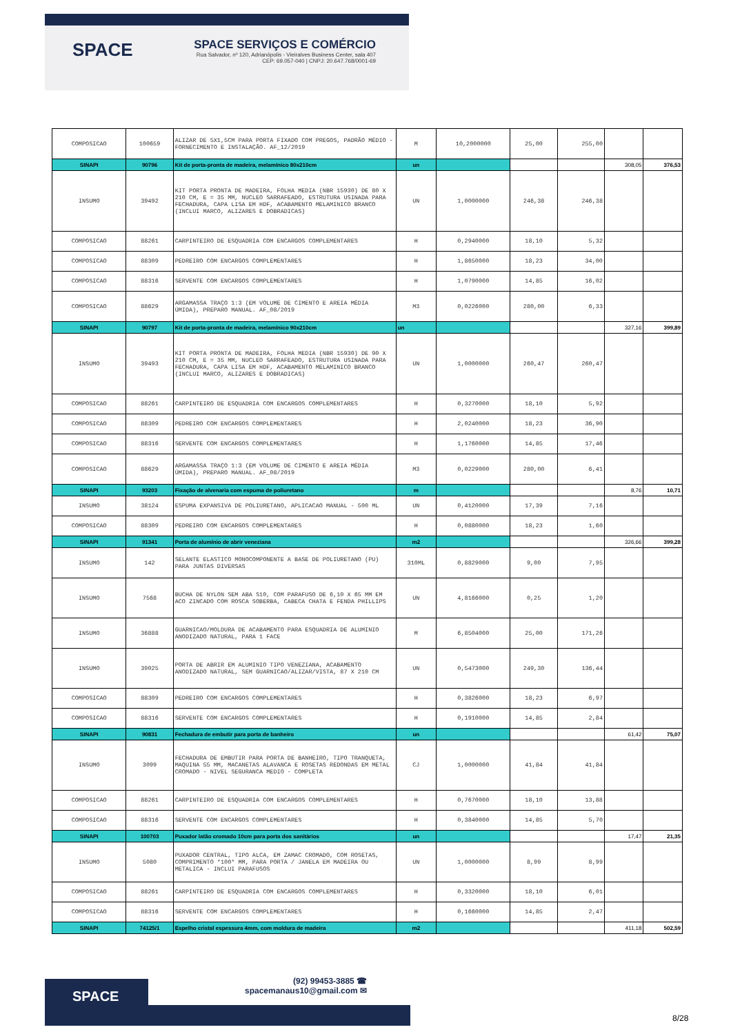SPACE
SPACE SERVIÇOS E COMÉRCIO
Rua Salvador, nº 120, Adrianópolis - Vieiralves Business Center, sala 407
CEP: 69.057-040 | CNPJ: 20.647.768/0001-69
| COMPOSICAO | 100659 | ALIZAR DE 5X1,5CM PARA PORTA FIXADO COM PREGOS, PADRÃO MÉDIO - FORNECIMENTO E INSTALAÇÃO. AF_12/2019 | M | 10,2000000 | 25,00 | 255,00 | | |
| SINAPI | 90796 | Kit de porta-pronta de madeira, melamínico 80x210cm | un | | | | 308,05 | 376,53 |
| INSUMO | 39492 | KIT PORTA PRONTA DE MADEIRA, FOLHA MEDIA (NBR 15930) DE 80 X 210 CM, E = 35 MM, NUCLEO SARRAFEADO, ESTRUTURA USINADA PARA FECHADURA, CAPA LISA EM HDF, ACABAMENTO MELAMINICO BRANCO (INCLUI MARCO, ALIZARES E DOBRADICAS) | UN | 1,0000000 | 246,38 | 246,38 | | |
| COMPOSICAO | 88261 | CARPINTEIRO DE ESQUADRIA COM ENCARGOS COMPLEMENTARES | H | 0,2940000 | 18,10 | 5,32 | | |
| COMPOSICAO | 88309 | PEDREIRO COM ENCARGOS COMPLEMENTARES | H | 1,8650000 | 18,23 | 34,00 | | |
| COMPOSICAO | 88316 | SERVENTE COM ENCARGOS COMPLEMENTARES | H | 1,0790000 | 14,85 | 16,02 | | |
| COMPOSICAO | 88629 | ARGAMASSA TRAÇO 1:3 (EM VOLUME DE CIMENTO E AREIA MÉDIA ÚMIDA), PREPARO MANUAL. AF_08/2019 | M3 | 0,0226000 | 280,00 | 6,33 | | |
| SINAPI | 90797 | Kit de porta-pronta de madeira, melamínico 90x210cm | un | | | | 327,16 | 399,89 |
| INSUMO | 39493 | KIT PORTA PRONTA DE MADEIRA, FOLHA MEDIA (NBR 15930) DE 90 X 210 CM, E = 35 MM, NUCLEO SARRAFEADO, ESTRUTURA USINADA PARA FECHADURA, CAPA LISA EM HDF, ACABAMENTO MELAMINICO BRANCO (INCLUI MARCO, ALIZARES E DOBRADICAS) | UN | 1,0000000 | 260,47 | 260,47 | | |
| COMPOSICAO | 88261 | CARPINTEIRO DE ESQUADRIA COM ENCARGOS COMPLEMENTARES | H | 0,3270000 | 18,10 | 5,92 | | |
| COMPOSICAO | 88309 | PEDREIRO COM ENCARGOS COMPLEMENTARES | H | 2,0240000 | 18,23 | 36,90 | | |
| COMPOSICAO | 88316 | SERVENTE COM ENCARGOS COMPLEMENTARES | H | 1,1760000 | 14,85 | 17,46 | | |
| COMPOSICAO | 88629 | ARGAMASSA TRAÇO 1:3 (EM VOLUME DE CIMENTO E AREIA MÉDIA ÚMIDA), PREPARO MANUAL. AF_08/2019 | M3 | 0,0229000 | 280,00 | 6,41 | | |
| SINAPI | 93203 | Fixação de alvenaria com espuma de poliuretano | m | | | | 8,76 | 10,71 |
| INSUMO | 38124 | ESPUMA EXPANSIVA DE POLIURETANO, APLICACAO MANUAL - 500 ML | UN | 0,4120000 | 17,39 | 7,16 | | |
| COMPOSICAO | 88309 | PEDREIRO COM ENCARGOS COMPLEMENTARES | H | 0,0880000 | 18,23 | 1,60 | | |
| SINAPI | 91341 | Porta de alumínio de abrir veneziana | m2 | | | | 326,66 | 399,28 |
| INSUMO | 142 | SELANTE ELASTICO MONOCOMPONENTE A BASE DE POLIURETANO (PU) PARA JUNTAS DIVERSAS | 310ML | 0,8829000 | 9,00 | 7,95 | | |
| INSUMO | 7568 | BUCHA DE NYLON SEM ABA S10, COM PARAFUSO DE 6,10 X 65 MM EM ACO ZINCADO COM ROSCA SOBERBA, CABECA CHATA E FENDA PHILLIPS | UN | 4,8166000 | 0,25 | 1,20 | | |
| INSUMO | 36888 | GUARNICAO/MOLDURA DE ACABAMENTO PARA ESQUADRIA DE ALUMINIO ANODIZADO NATURAL, PARA 1 FACE | M | 6,8504000 | 25,00 | 171,26 | | |
| INSUMO | 39025 | PORTA DE ABRIR EM ALUMINIO TIPO VENEZIANA, ACABAMENTO ANODIZADO NATURAL, SEM GUARNICAO/ALIZAR/VISTA, 87 X 210 CM | UN | 0,5473000 | 249,30 | 136,44 | | |
| COMPOSICAO | 88309 | PEDREIRO COM ENCARGOS COMPLEMENTARES | H | 0,3826000 | 18,23 | 6,97 | | |
| COMPOSICAO | 88316 | SERVENTE COM ENCARGOS COMPLEMENTARES | H | 0,1910000 | 14,85 | 2,84 | | |
| SINAPI | 90831 | Fechadura de embutir para porta de banheiro | un | | | | 61,42 | 75,07 |
| INSUMO | 3099 | FECHADURA DE EMBUTIR PARA PORTA DE BANHEIRO, TIPO TRANQUETA, MAQUINA 55 MM, MACANETAS ALAVANCA E ROSETAS REDONDAS EM METAL CROMADO - NIVEL SEGURANCA MEDIO - COMPLETA | CJ | 1,0000000 | 41,84 | 41,84 | | |
| COMPOSICAO | 88261 | CARPINTEIRO DE ESQUADRIA COM ENCARGOS COMPLEMENTARES | H | 0,7670000 | 18,10 | 13,88 | | |
| COMPOSICAO | 88316 | SERVENTE COM ENCARGOS COMPLEMENTARES | H | 0,3840000 | 14,85 | 5,70 | | |
| SINAPI | 100703 | Puxador latão cromado 10cm para porta dos sanitários | un | | | | 17,47 | 21,35 |
| INSUMO | 5080 | PUXADOR CENTRAL, TIPO ALCA, EM ZAMAC CROMADO, COM ROSETAS, COMPRIMENTO *100* MM, PARA PORTA / JANELA EM MADEIRA OU METALICA - INCLUI PARAFUSOS | UN | 1,0000000 | 8,99 | 8,99 | | |
| COMPOSICAO | 88261 | CARPINTEIRO DE ESQUADRIA COM ENCARGOS COMPLEMENTARES | H | 0,3320000 | 18,10 | 6,01 | | |
| COMPOSICAO | 88316 | SERVENTE COM ENCARGOS COMPLEMENTARES | H | 0,1660000 | 14,85 | 2,47 | | |
| SINAPI | 74125/1 | Espelho cristal espessura 4mm, com moldura de madeira | m2 | | | | 411,18 | 502,59 |
SPACE
(92) 99453-3885 ☎
spacemanaus10@gmail.com ✉
8/28